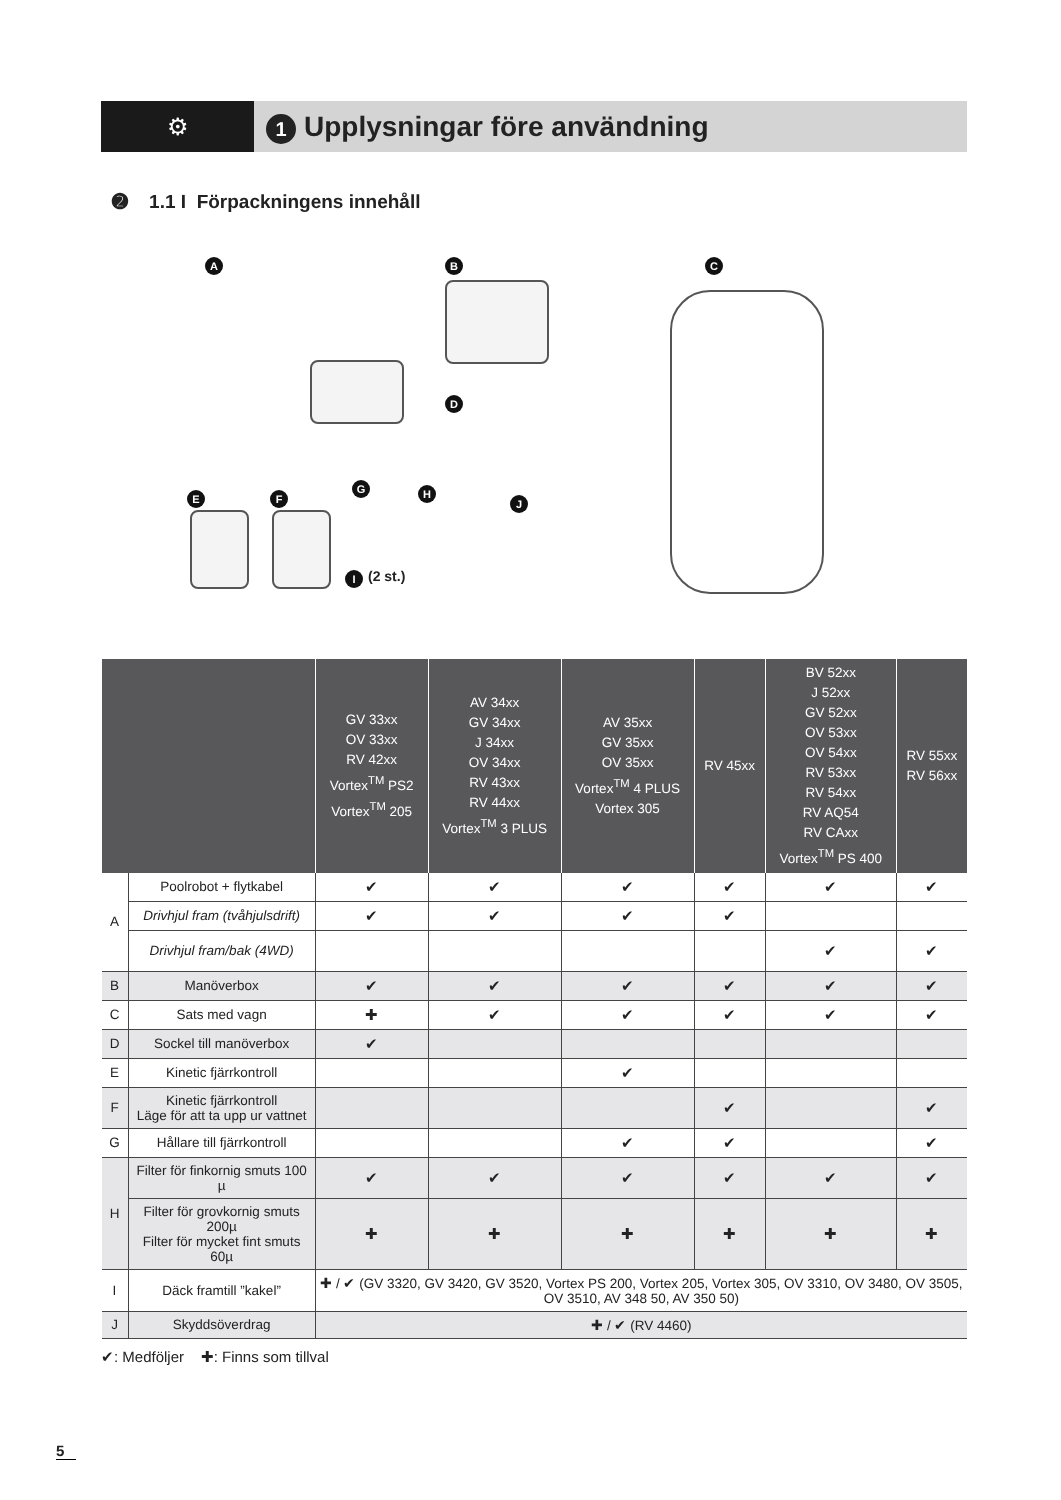⚙
1 Upplysningar före användning
➋ 1.1 I Förpackningens innehåll
A B C
D
E F
G H
J
I (2 st.)
| | | GV 33xx OV 33xx RV 42xx Vortex<sup>TM</sup> PS2 Vortex<sup>TM</sup> 205 | AV 34xx GV 34xx J 34xx OV 34xx RV 43xx RV 44xx Vortex<sup>TM</sup> 3 PLUS | AV 35xx GV 35xx OV 35xx Vortex<sup>TM</sup> 4 PLUS Vortex 305 | RV 45xx | BV 52xx J 52xx GV 52xx OV 53xx OV 54xx RV 53xx RV 54xx RV AQ54 RV CAxx Vortex<sup>TM</sup> PS 400 | RV 55xx RV 56xx |
| --- | --- | --- | --- | --- | --- | --- | --- |
| A | Poolrobot + flytkabel | ✔ | ✔ | ✔ | ✔ | ✔ | ✔ |
| | Drivhjul fram (tvåhjulsdrift) | ✔ | ✔ | ✔ | ✔ | | |
| | Drivhjul fram/bak (4WD) | | | | | ✔ | ✔ |
| B | Manöverbox | ✔ | ✔ | ✔ | ✔ | ✔ | ✔ |
| C | Sats med vagn | ✚ | ✔ | ✔ | ✔ | ✔ | ✔ |
| D | Sockel till manöverbox | ✔ | | | | | |
| E | Kinetic fjärrkontroll | | | ✔ | | | |
| F | Kinetic fjärrkontroll Läge för att ta upp ur vattnet | | | | ✔ | | ✔ |
| G | Hållare till fjärrkontroll | | | ✔ | ✔ | | ✔ |
| H | Filter för finkornig smuts 100 µ | ✔ | ✔ | ✔ | ✔ | ✔ | ✔ |
| | Filter för grovkornig smuts 200µ Filter för mycket fint smuts 60µ | ✚ | ✚ | ✚ | ✚ | ✚ | ✚ |
| I | Däck framtill ”kakel” | ✚ / ✔ (GV 3320, GV 3420, GV 3520, Vortex PS 200, Vortex 205, Vortex 305, OV 3310, OV 3480, OV 3505, OV 3510, AV 348 50, AV 350 50) | | | | | |
| J | Skyddsöverdrag | ✚ / ✔ (RV 4460) | | | | | |
✔: Medföljer ✚: Finns som tillval
5